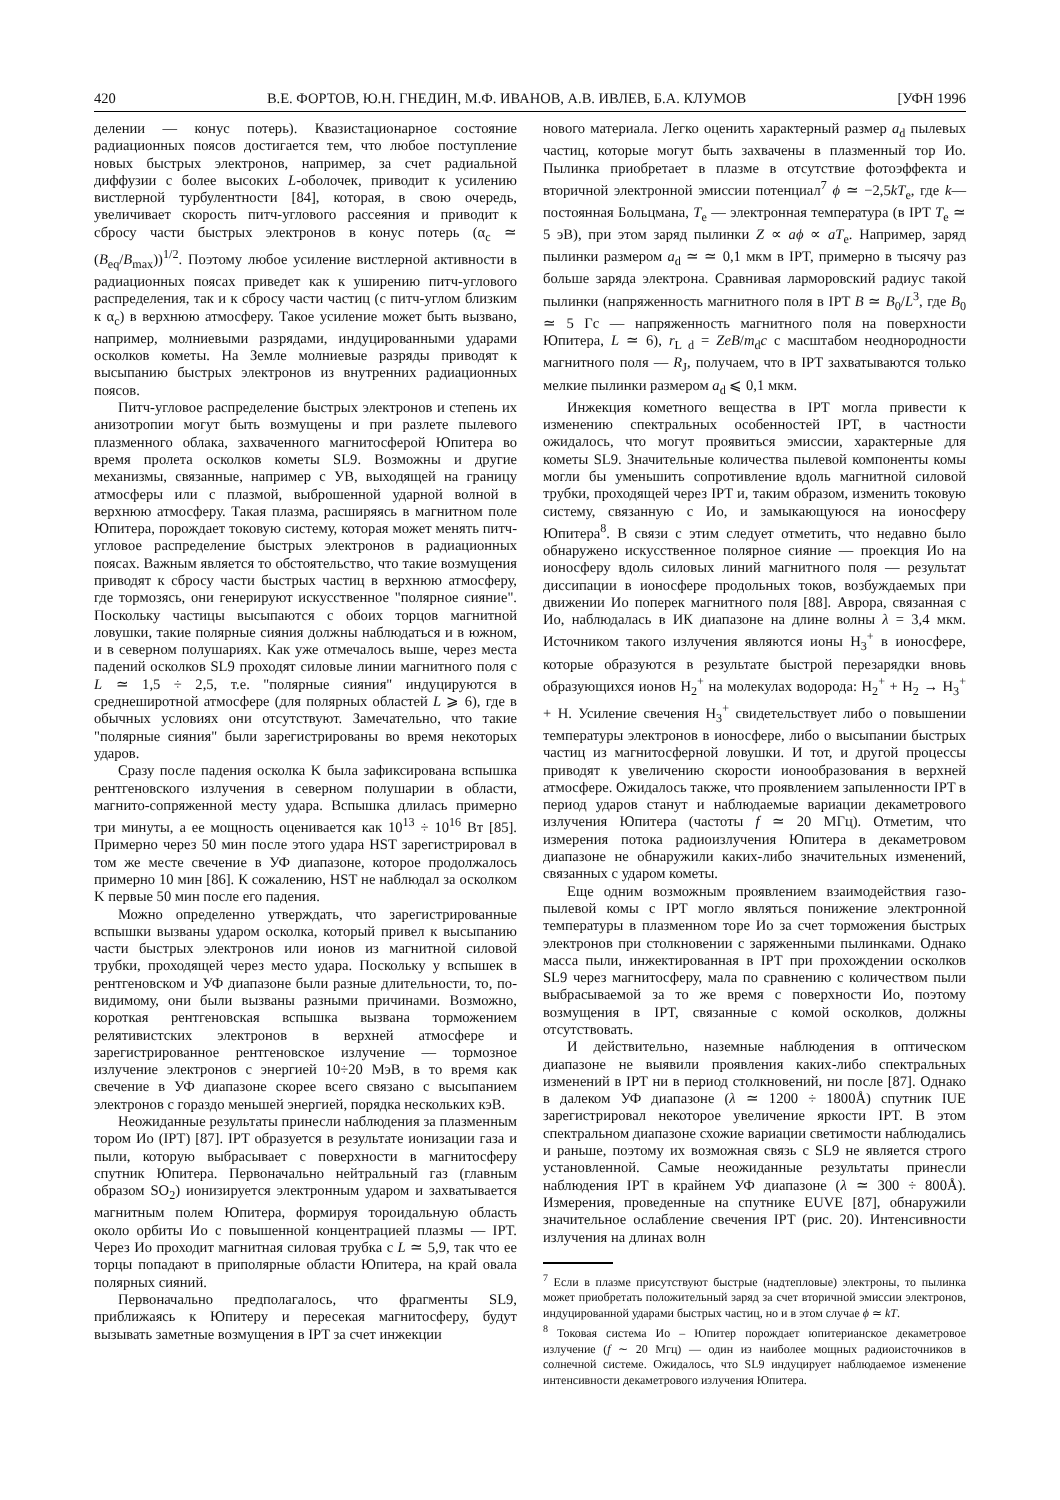420 В.Е. ФОРТОВ, Ю.Н. ГНЕДИН, М.Ф. ИВАНОВ, А.В. ИВЛЕВ, Б.А. КЛУМОВ [УФН 1996
делении — конус потерь). Квазистационарное состояние радиационных поясов достигается тем, что любое поступление новых быстрых электронов, например, за счет радиальной диффузии с более высоких L-оболочек, приводит к усилению вистлерной турбулентности [84], которая, в свою очередь, увеличивает скорость питч-углового рассеяния и приводит к сбросу части быстрых электронов в конус потерь (α<sub>c</sub> ≃ (B<sub>eq</sub>/B<sub>max</sub>))<sup>1/2</sup>. Поэтому любое усиление вистлерной активности в радиационных поясах приведет как к уширению питч-углового распределения, так и к сбросу части частиц (с питч-углом близким к α<sub>c</sub>) в верхнюю атмосферу. Такое усиление может быть вызвано, например, молниевыми разрядами, индуцированными ударами осколков кометы. На Земле молниевые разряды приводят к высыпанию быстрых электронов из внутренних радиационных поясов.
Питч-угловое распределение быстрых электронов и степень их анизотропии могут быть возмущены и при разлете пылевого плазменного облака, захваченного магнитосферой Юпитера во время пролета осколков кометы SL9. Возможны и другие механизмы, связанные, например с УВ, выходящей на границу атмосферы или с плазмой, выброшенной ударной волной в верхнюю атмосферу. Такая плазма, расширяясь в магнитном поле Юпитера, порождает токовую систему, которая может менять питч-угловое распределение быстрых электронов в радиационных поясах. Важным является то обстоятельство, что такие возмущения приводят к сбросу части быстрых частиц в верхнюю атмосферу, где тормозясь, они генерируют искусственное "полярное сияние". Поскольку частицы высыпаются с обоих торцов магнитной ловушки, такие полярные сияния должны наблюдаться и в южном, и в северном полушариях. Как уже отмечалось выше, через места падений осколков SL9 проходят силовые линии магнитного поля с L ≃ 1,5 ÷ 2,5, т.е. "полярные сияния" индуцируются в среднеширотной атмосфере (для полярных областей L ⩾ 6), где в обычных условиях они отсутствуют. Замечательно, что такие "полярные сияния" были зарегистрированы во время некоторых ударов.
Сразу после падения осколка K была зафиксирована вспышка рентгеновского излучения в северном полушарии в области, магнито-сопряженной месту удара. Вспышка длилась примерно три минуты, а ее мощность оценивается как 10<sup>13</sup> ÷ 10<sup>16</sup> Вт [85]. Примерно через 50 мин после этого удара HST зарегистрировал в том же месте свечение в УФ диапазоне, которое продолжалось примерно 10 мин [86]. К сожалению, HST не наблюдал за осколком K первые 50 мин после его падения.
Можно определенно утверждать, что зарегистрированные вспышки вызваны ударом осколка, который привел к высыпанию части быстрых электронов или ионов из магнитной силовой трубки, проходящей через место удара. Поскольку у вспышек в рентгеновском и УФ диапазоне были разные длительности, то, по-видимому, они были вызваны разными причинами. Возможно, короткая рентгеновская вспышка вызвана торможением релятивистских электронов в верхней атмосфере и зарегистрированное рентгеновское излучение — тормозное излучение электронов с энергией 10÷20 МэВ, в то время как свечение в УФ диапазоне скорее всего связано с высыпанием электронов с гораздо меньшей энергией, порядка нескольких кэВ.
Неожиданные результаты принесли наблюдения за плазменным тором Ио (IPT) [87]. IPT образуется в результате ионизации газа и пыли, которую выбрасывает с поверхности в магнитосферу спутник Юпитера. Первоначально нейтральный газ (главным образом SO<sub>2</sub>) ионизируется электронным ударом и захватывается магнитным полем Юпитера, формируя тороидальную область около орбиты Ио с повышенной концентрацией плазмы — IPT. Через Ио проходит магнитная силовая трубка с L ≃ 5,9, так что ее торцы попадают в приполярные области Юпитера, на край овала полярных сияний.
Первоначально предполагалось, что фрагменты SL9, приближаясь к Юпитеру и пересекая магнитосферу, будут вызывать заметные возмущения в IPT за счет инжекции
нового материала. Легко оценить характерный размер a<sub>d</sub> пылевых частиц, которые могут быть захвачены в плазменный тор Ио. Пылинка приобретает в плазме в отсутствие фотоэффекта и вторичной электронной эмиссии потенциал<sup>7</sup> ϕ ≃ −2,5kT<sub>e</sub>, где k— постоянная Больцмана, T<sub>e</sub> — электронная температура (в IPT T<sub>e</sub> ≃ 5 эВ), при этом заряд пылинки Z ∝ aϕ ∝ aT<sub>e</sub>. Например, заряд пылинки размером a<sub>d</sub> ≃ ≃ 0,1 мкм в IPT, примерно в тысячу раз больше заряда электрона. Сравнивая ларморовский радиус такой пылинки (напряженность магнитного поля в IPT B ≃ B<sub>0</sub>/L<sup>3</sup>, где B<sub>0</sub> ≃ 5 Гс — напряженность магнитного поля на поверхности Юпитера, L ≃ 6), r<sub>L d</sub> = ZeB/m<sub>d</sub>c с масштабом неоднородности магнитного поля — R<sub>J</sub>, получаем, что в IPT захватываются только мелкие пылинки размером a<sub>d</sub> ⩽ 0,1 мкм.
Инжекция кометного вещества в IPT могла привести к изменению спектральных особенностей IPT, в частности ожидалось, что могут проявиться эмиссии, характерные для кометы SL9. Значительные количества пылевой компоненты комы могли бы уменьшить сопротивление вдоль магнитной силовой трубки, проходящей через IPT и, таким образом, изменить токовую систему, связанную с Ио, и замыкающуюся на ионосферу Юпитера<sup>8</sup>. В связи с этим следует отметить, что недавно было обнаружено искусственное полярное сияние — проекция Ио на ионосферу вдоль силовых линий магнитного поля — результат диссипации в ионосфере продольных токов, возбуждаемых при движении Ио поперек магнитного поля [88]. Аврора, связанная с Ио, наблюдалась в ИК диапазоне на длине волны λ = 3,4 мкм. Источником такого излучения являются ионы H<sub>3</sub><sup>+</sup> в ионосфере, которые образуются в результате быстрой перезарядки вновь образующихся ионов H<sub>2</sub><sup>+</sup> на молекулах водорода: H<sub>2</sub><sup>+</sup> + H<sub>2</sub> → H<sub>3</sub><sup>+</sup> + H. Усиление свечения H<sub>3</sub><sup>+</sup> свидетельствует либо о повышении температуры электронов в ионосфере, либо о высыпании быстрых частиц из магнитосферной ловушки. И тот, и другой процессы приводят к увеличению скорости ионообразования в верхней атмосфере. Ожидалось также, что проявлением запыленности IPT в период ударов станут и наблюдаемые вариации декаметрового излучения Юпитера (частоты f ≃ 20 МГц). Отметим, что измерения потока радиоизлучения Юпитера в декаметровом диапазоне не обнаружили каких-либо значительных изменений, связанных с ударом кометы.
Еще одним возможным проявлением взаимодействия газо-пылевой комы с IPT могло являться понижение электронной температуры в плазменном торе Ио за счет торможения быстрых электронов при столкновении с заряженными пылинками. Однако масса пыли, инжектированная в IPT при прохождении осколков SL9 через магнитосферу, мала по сравнению с количеством пыли выбрасываемой за то же время с поверхности Ио, поэтому возмущения в IPT, связанные с комой осколков, должны отсутствовать.
И действительно, наземные наблюдения в оптическом диапазоне не выявили проявления каких-либо спектральных изменений в IPT ни в период столкновений, ни после [87]. Однако в далеком УФ диапазоне (λ ≃ 1200 ÷ 1800Å) спутник IUE зарегистрировал некоторое увеличение яркости IPT. В этом спектральном диапазоне схожие вариации светимости наблюдались и раньше, поэтому их возможная связь с SL9 не является строго установленной. Самые неожиданные результаты принесли наблюдения IPT в крайнем УФ диапазоне (λ ≃ 300 ÷ 800Å). Измерения, проведенные на спутнике EUVE [87], обнаружили значительное ослабление свечения IPT (рис. 20). Интенсивности излучения на длинах волн
<sup>7</sup> Если в плазме присутствуют быстрые (надтепловые) электроны, то пылинка может приобретать положительный заряд за счет вторичной эмиссии электронов, индуцированной ударами быстрых частиц, но и в этом случае ϕ ≃ kT.
<sup>8</sup> Токовая система Ио – Юпитер порождает юпитерианское декаметровое излучение (f ∼ 20 Мгц) — один из наиболее мощных радиоисточников в солнечной системе. Ожидалось, что SL9 индуцирует наблюдаемое изменение интенсивности декаметрового излучения Юпитера.